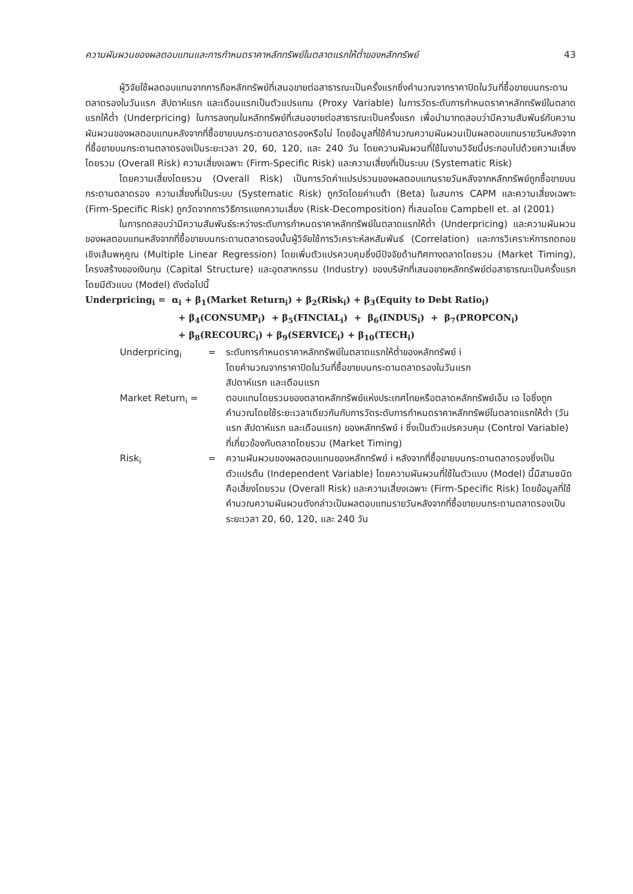ความผันผวนของผลตอบแทนและการกำหนดราคาหลักทรัพย์ในตลาดแรกให้ต่ำของหลักทรัพย์ 43
ผู้วิจัยใช้ผลตอบแทนจากการถือหลักทรัพย์ที่เสนอขายต่อสาธารณะเป็นครั้งแรกซึ่งคำนวณจากราคาปิดในวันที่ซื้อขายบนกระดานตลาดรองในวันแรก สัปดาห์แรก และเดือนแรกเป็นตัวแปรแทน (Proxy Variable) ในการวัดระดับการกำหนดราคาหลักทรัพย์ในตลาดแรกให้ต่ำ (Underpricing) ในการลงทุนในหลักทรัพย์ที่เสนอขายต่อสาธารณะเป็นครั้งแรก เพื่อนำมาทดสอบว่ามีความสัมพันธ์กับความผันผวนของผลตอบแทนหลังจากที่ซื้อขายบนกระดานตลาดรองหรือไม่ โดยข้อมูลที่ใช้คำนวณความผันผวนเป็นผลตอบแทนรายวันหลังจากที่ซื้อขายบนกระดานตลาดรองเป็นระยะเวลา 20, 60, 120, และ 240 วัน โดยความผันผวนที่ใช้ในงานวิจัยนี้ประกอบไปด้วยความเสี่ยงโดยรวม (Overall Risk) ความเสี่ยงเฉพาะ (Firm-Specific Risk) และความเสี่ยงที่เป็นระบบ (Systematic Risk)
โดยความเสี่ยงโดยรวม (Overall Risk) เป็นการวัดค่าแปรปรวนของผลตอบแทนรายวันหลังจากหลักทรัพย์ถูกซื้อขายบนกระดานตลาดรอง ความเสี่ยงที่เป็นระบบ (Systematic Risk) ถูกวัดโดยค่าเบต้า (Beta) ในสมการ CAPM และความเสี่ยงเฉพาะ (Firm-Specific Risk) ถูกวัดจากการวิธีการแยกความเสี่ยง (Risk-Decomposition) ที่เสนอโดย Campbell et. al (2001)
ในการทดสอบว่ามีความสัมพันธ์ระหว่างระดับการกำหนดราคาหลักทรัพย์ในตลาดแรกให้ต่ำ (Underpricing) และความผันผวนของผลตอบแทนหลังจากที่ซื้อขายบนกระดานตลาดรองนั้นผู้วิจัยใช้การวิเคราะห์สหสัมพันธ์ (Correlation) และการวิเคราะห์การถดถอยเชิงเส้นพหุคูณ (Multiple Linear Regression) โดยเพิ่มตัวแปรควบคุมซึ่งมีปัจจัยด้านทิศทางตลาดโดยรวม (Market Timing), โครงสร้างของเงินทุน (Capital Structure) และอุตสาหกรรม (Industry) ของบริษัทที่เสนอขายหลักทรัพย์ต่อสาธารณะเป็นครั้งแรก โดยมีตัวแบบ (Model) ดังต่อไปนี้
Underpricing<sub>i</sub> = α<sub>i</sub> + β<sub>1</sub>(Market Return<sub>i</sub>) + β<sub>2</sub>(Risk<sub>i</sub>) + β<sub>3</sub>(Equity to Debt Ratio<sub>i</sub>)
+ β<sub>4</sub>(CONSUMP<sub>i</sub>) + β<sub>5</sub>(FINCIAL<sub>i</sub>) + β<sub>6</sub>(INDUS<sub>i</sub>) + β<sub>7</sub>(PROPCON<sub>i</sub>)
+ β<sub>8</sub>(RECOURC<sub>i</sub>) + β<sub>9</sub>(SERVICE<sub>i</sub>) + β<sub>10</sub>(TECH<sub>i</sub>)
| Underpricing<sub>i</sub> | = | ระดับการกำหนดราคาหลักทรัพย์ในตลาดแรกให้ต่ำของหลักทรัพย์ i โดยคำนวณจากราคาปิดในวันที่ซื้อขายบนกระดานตลาดรองในวันแรก สัปดาห์แรก และเดือนแรก |
| Market Return<sub>i</sub> = | | ตอบแทนโดยรวมของตลาดหลักทรัพย์แห่งประเทศไทยหรือตลาดหลักทรัพย์เอ็ม เอ ไอซึ่งถูกคำนวณโดยใช้ระยะเวลาเดียวกันกับการวัดระดับการกำหนดราคาหลักทรัพย์ในตลาดแรกให้ต่ำ (วันแรก สัปดาห์แรก และเดือนแรก) ของหลักทรัพย์ i ซึ่งเป็นตัวแปรควบคุม (Control Variable) ที่เกี่ยวข้องกับตลาดโดยรวม (Market Timing) |
| Risk<sub>i</sub> | = | ความผันผวนของผลตอบแทนของหลักทรัพย์ i หลังจากที่ซื้อขายบนกระดานตลาดรองซึ่งเป็นตัวแปรต้น (Independent Variable) โดยความผันผวนที่ใช้ในตัวแบบ (Model) นี้มีสามชนิดคือเสี่ยงโดยรวม (Overall Risk) และความเสี่ยงเฉพาะ (Firm-Specific Risk) โดยข้อมูลที่ใช้คำนวณความผันผวนดังกล่าวเป็นผลตอบแทนรายวันหลังจากที่ซื้อขายบนกระดานตลาดรองเป็นระยะเวลา 20, 60, 120, และ 240 วัน |